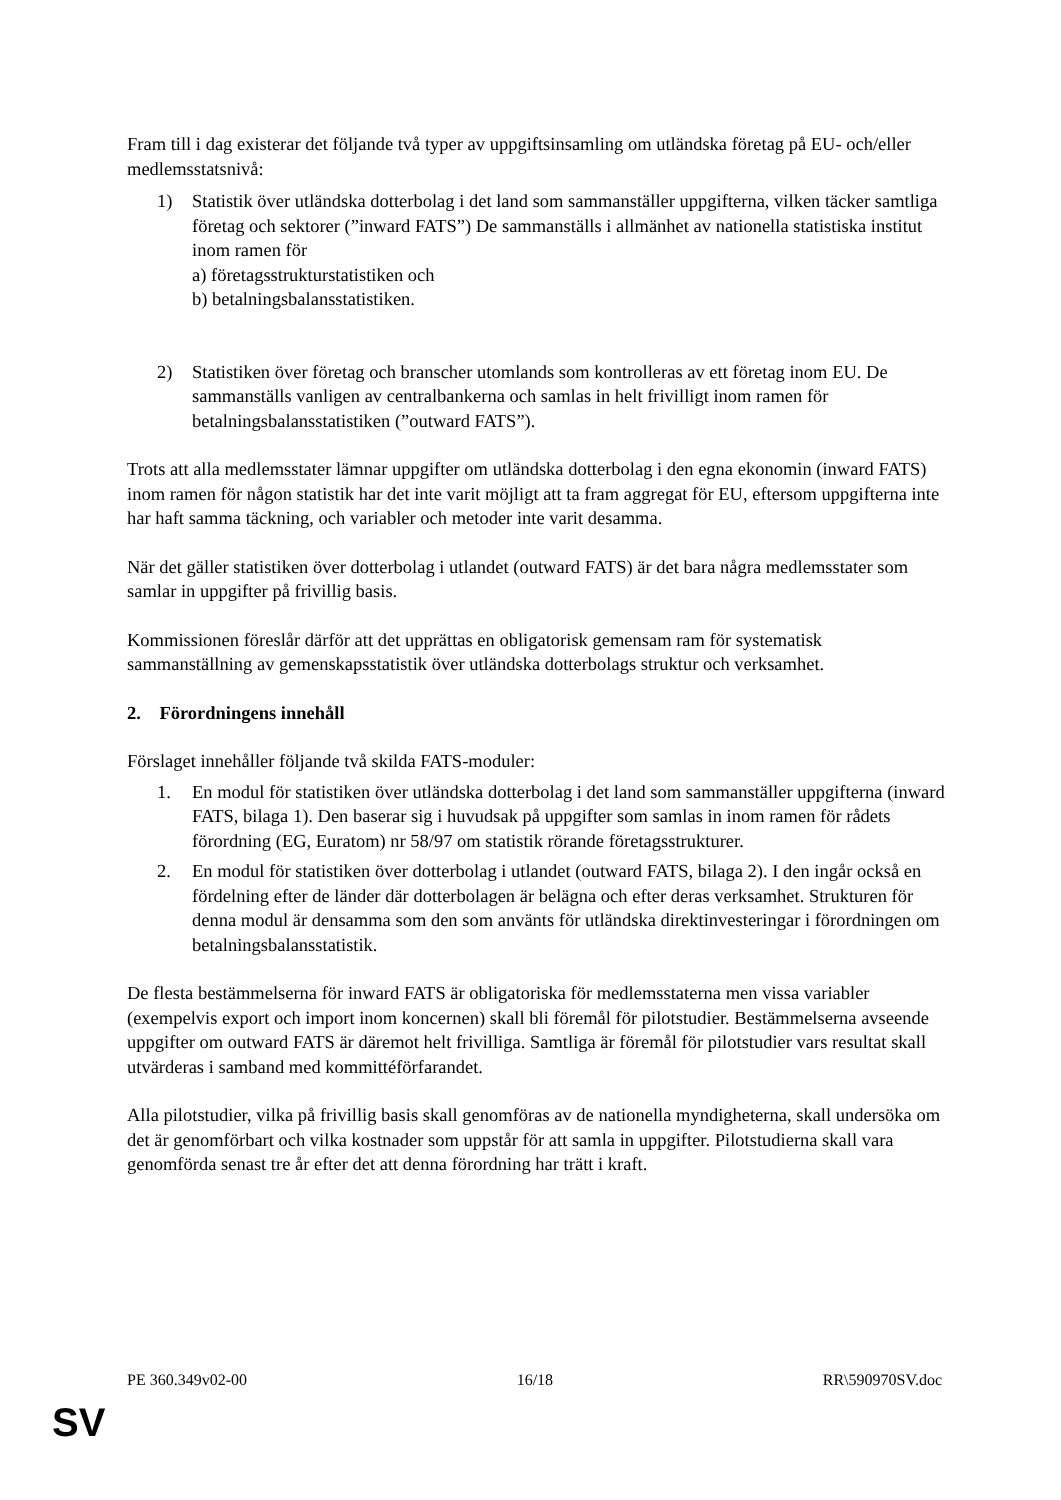Fram till i dag existerar det följande två typer av uppgiftsinsamling om utländska företag på EU- och/eller medlemsstatsnivå:
1) Statistik över utländska dotterbolag i det land som sammanställer uppgifterna, vilken täcker samtliga företag och sektorer (”inward FATS”) De sammanställs i allmänhet av nationella statistiska institut inom ramen för
a) företagsstrukturstatistiken och
b) betalningsbalansstatistiken.
2) Statistiken över företag och branscher utomlands som kontrolleras av ett företag inom EU. De sammanställs vanligen av centralbankerna och samlas in helt frivilligt inom ramen för betalningsbalansstatistiken (”outward FATS”).
Trots att alla medlemsstater lämnar uppgifter om utländska dotterbolag i den egna ekonomin (inward FATS) inom ramen för någon statistik har det inte varit möjligt att ta fram aggregat för EU, eftersom uppgifterna inte har haft samma täckning, och variabler och metoder inte varit desamma.
När det gäller statistiken över dotterbolag i utlandet (outward FATS) är det bara några medlemsstater som samlar in uppgifter på frivillig basis.
Kommissionen föreslår därför att det upprättas en obligatorisk gemensam ram för systematisk sammanställning av gemenskapsstatistik över utländska dotterbolags struktur och verksamhet.
2. Förordningens innehåll
Förslaget innehåller följande två skilda FATS-moduler:
1. En modul för statistiken över utländska dotterbolag i det land som sammanställer uppgifterna (inward FATS, bilaga 1). Den baserar sig i huvudsak på uppgifter som samlas in inom ramen för rådets förordning (EG, Euratom) nr 58/97 om statistik rörande företagsstrukturer.
2. En modul för statistiken över dotterbolag i utlandet (outward FATS, bilaga 2). I den ingår också en fördelning efter de länder där dotterbolagen är belägna och efter deras verksamhet. Strukturen för denna modul är densamma som den som använts för utländska direktinvesteringar i förordningen om betalningsbalansstatistik.
De flesta bestämmelserna för inward FATS är obligatoriska för medlemsstaterna men vissa variabler (exempelvis export och import inom koncernen) skall bli föremål för pilotstudier. Bestämmelserna avseende uppgifter om outward FATS är däremot helt frivilliga. Samtliga är föremål för pilotstudier vars resultat skall utvärderas i samband med kommittéförfarandet.
Alla pilotstudier, vilka på frivillig basis skall genomföras av de nationella myndigheterna, skall undersöka om det är genomförbart och vilka kostnader som uppstår för att samla in uppgifter. Pilotstudierna skall vara genomförda senast tre år efter det att denna förordning har trätt i kraft.
PE 360.349v02-00 16/18 RR\590970SV.doc
SV